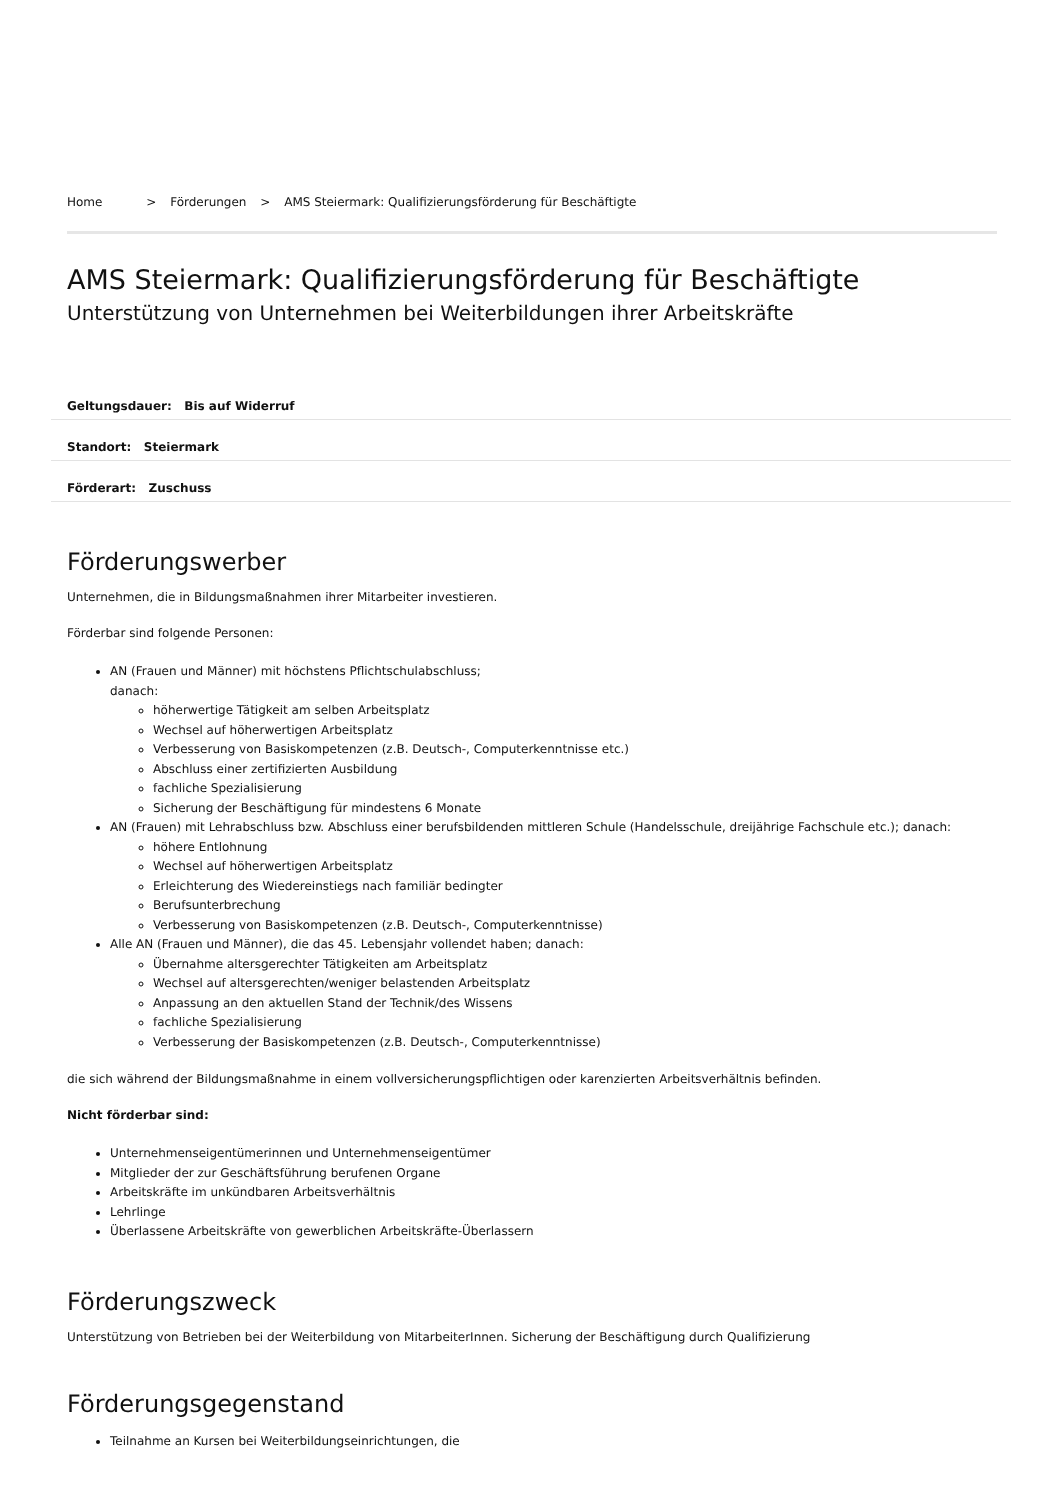Home > Förderungen > AMS Steiermark: Qualifizierungsförderung für Beschäftigte
AMS Steiermark: Qualifizierungsförderung für Beschäftigte
Unterstützung von Unternehmen bei Weiterbildungen ihrer Arbeitskräfte
Geltungsdauer: Bis auf Widerruf
Standort: Steiermark
Förderart: Zuschuss
Förderungswerber
Unternehmen, die in Bildungsmaßnahmen ihrer Mitarbeiter investieren.
Förderbar sind folgende Personen:
AN (Frauen und Männer) mit höchstens Pflichtschulabschluss;
danach:
höherwertige Tätigkeit am selben Arbeitsplatz
Wechsel auf höherwertigen Arbeitsplatz
Verbesserung von Basiskompetenzen (z.B. Deutsch-, Computerkenntnisse etc.)
Abschluss einer zertifizierten Ausbildung
fachliche Spezialisierung
Sicherung der Beschäftigung für mindestens 6 Monate
AN (Frauen) mit Lehrabschluss bzw. Abschluss einer berufsbildenden mittleren Schule (Handelsschule, dreijährige Fachschule etc.); danach:
höhere Entlohnung
Wechsel auf höherwertigen Arbeitsplatz
Erleichterung des Wiedereinstiegs nach familiär bedingter
Berufsunterbrechung
Verbesserung von Basiskompetenzen (z.B. Deutsch-, Computerkenntnisse)
Alle AN (Frauen und Männer), die das 45. Lebensjahr vollendet haben; danach:
Übernahme altersgerechter Tätigkeiten am Arbeitsplatz
Wechsel auf altersgerechten/weniger belastenden Arbeitsplatz
Anpassung an den aktuellen Stand der Technik/des Wissens
fachliche Spezialisierung
Verbesserung der Basiskompetenzen (z.B. Deutsch-, Computerkenntnisse)
die sich während der Bildungsmaßnahme in einem vollversicherungspflichtigen oder karenzierten Arbeitsverhältnis befinden.
Nicht förderbar sind:
Unternehmenseigentümerinnen und Unternehmenseigentümer
Mitglieder der zur Geschäftsführung berufenen Organe
Arbeitskräfte im unkündbaren Arbeitsverhältnis
Lehrlinge
Überlassene Arbeitskräfte von gewerblichen Arbeitskräfte-Überlassern
Förderungszweck
Unterstützung von Betrieben bei der Weiterbildung von MitarbeiterInnen. Sicherung der Beschäftigung durch Qualifizierung
Förderungsgegenstand
Teilnahme an Kursen bei Weiterbildungseinrichtungen, die